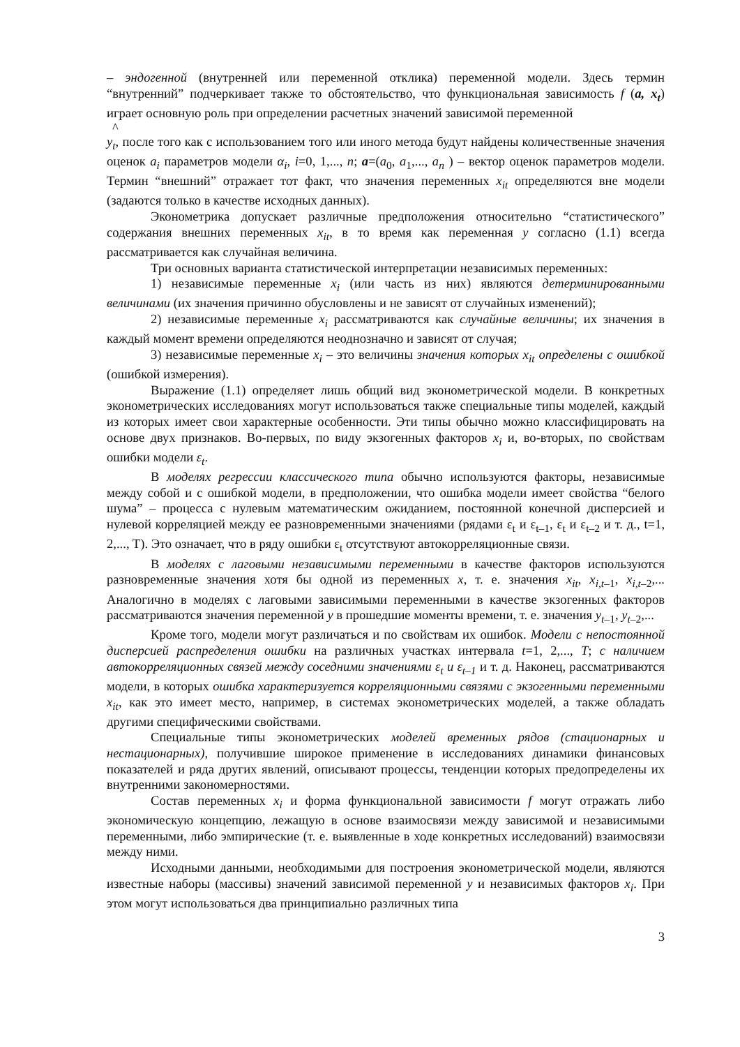– эндогенной (внутренней или переменной отклика) переменной модели. Здесь термин “внутренний” подчеркивает также то обстоятельство, что функциональная зависимость f (a, x<sub>t</sub>) играет основную роль при определении расчетных значений зависимой переменной
^
y<sub>t</sub>, после того как с использованием того или иного метода будут найдены количественные значения оценок a<sub>i</sub> параметров модели α<sub>i</sub>, i=0, 1,..., n; a=(a<sub>0</sub>, a<sub>1</sub>,..., a<sub>n</sub> ) – вектор оценок параметров модели. Термин “внешний” отражает тот факт, что значения переменных x<sub>it</sub> определяются вне модели (задаются только в качестве исходных данных).
Эконометрика допускает различные предположения относительно “статистического” содержания внешних переменных x<sub>it</sub>, в то время как переменная y согласно (1.1) всегда рассматривается как случайная величина.
Три основных варианта статистической интерпретации независимых переменных:
1) независимые переменные x<sub>i</sub> (или часть из них) являются детерминированными величинами (их значения причинно обусловлены и не зависят от случайных изменений);
2) независимые переменные x<sub>i</sub> рассматриваются как случайные величины; их значения в каждый момент времени определяются неоднозначно и зависят от случая;
3) независимые переменные x<sub>i</sub> – это величины значения которых x<sub>it</sub> определены с ошибкой (ошибкой измерения).
Выражение (1.1) определяет лишь общий вид эконометрической модели. В конкретных эконометрических исследованиях могут использоваться также специальные типы моделей, каждый из которых имеет свои характерные особенности. Эти типы обычно можно классифицировать на основе двух признаков. Во-первых, по виду экзогенных факторов x<sub>i</sub> и, во-вторых, по свойствам ошибки модели ε<sub>t</sub>.
В моделях регрессии классического типа обычно используются факторы, независимые между собой и с ошибкой модели, в предположении, что ошибка модели имеет свойства “белого шума” – процесса с нулевым математическим ожиданием, постоянной конечной дисперсией и нулевой корреляцией между ее разновременными значениями (рядами ε<sub>t</sub> и ε<sub>t–1</sub>, ε<sub>t</sub> и ε<sub>t–2</sub> и т. д., t=1, 2,..., T). Это означает, что в ряду ошибки ε<sub>t</sub> отсутствуют автокорреляционные связи.
В моделях с лаговыми независимыми переменными в качестве факторов используются разновременные значения хотя бы одной из переменных x, т. е. значения x<sub>it</sub>, x<sub>i,t</sub><sub>–1</sub>, x<sub>i,t</sub><sub>–2</sub>,... Аналогично в моделях с лаговыми зависимыми переменными в качестве экзогенных факторов рассматриваются значения переменной y в прошедшие моменты времени, т. е. значения y<sub>t</sub><sub>–1</sub>, y<sub>t</sub><sub>–2</sub>,...
Кроме того, модели могут различаться и по свойствам их ошибок. Модели с непостоянной дисперсией распределения ошибки на различных участках интервала t=1, 2,..., T; с наличием автокорреляционных связей между соседними значениями ε<sub>t</sub> и ε<sub>t–1</sub> и т. д. Наконец, рассматриваются модели, в которых ошибка характеризуется корреляционными связями с экзогенными переменными x<sub>it</sub>, как это имеет место, например, в системах эконометрических моделей, а также обладать другими специфическими свойствами.
Специальные типы эконометрических моделей временных рядов (стационарных и нестационарных), получившие широкое применение в исследованиях динамики финансовых показателей и ряда других явлений, описывают процессы, тенденции которых предопределены их внутренними закономерностями.
Состав переменных x<sub>i</sub> и форма функциональной зависимости f могут отражать либо экономическую концепцию, лежащую в основе взаимосвязи между зависимой и независимыми переменными, либо эмпирические (т. е. выявленные в ходе конкретных исследований) взаимосвязи между ними.
Исходными данными, необходимыми для построения эконометрической модели, являются известные наборы (массивы) значений зависимой переменной y и независимых факторов x<sub>i</sub>. При этом могут использоваться два принципиально различных типа
3